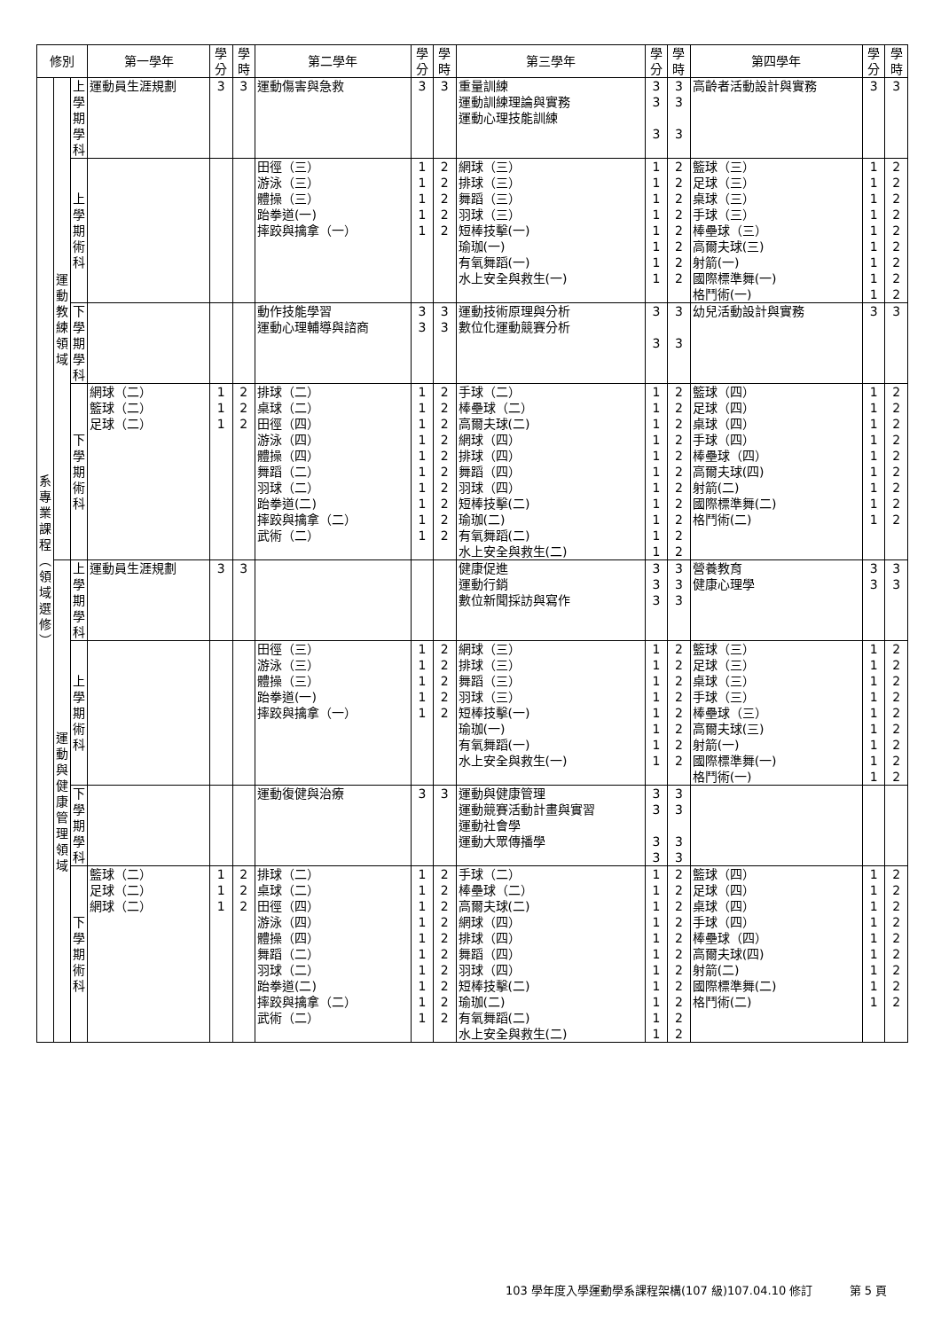| 修別 | | | 第一學年 | 學 分 | 學 時 | 第二學年 | 學 分 | 學 時 | 第三學年 | 學 分 | 學 時 | 第四學年 | 學 分 | 學 時 |
| --- | --- | --- | --- | --- | --- | --- | --- | --- | --- | --- | --- | --- | --- | --- |
| 系 專 業 課 程 ︵ 領 域 選 修 ︶ | 運 動 教 練 領 域 | 上 學 期 學 科 | 運動員生涯規劃 | 3 | 3 | 運動傷害與急救 | 3 | 3 | 重量訓練 運動訓練理論與實務 運動心理技能訓練 | 3 3 3 | 3 3 3 | 高齡者活動設計與實務 | 3 | 3 |
| | | 上 學 期 術 科 | | | | 田徑（三） 游泳（三） 體操（三） 跆拳道(一) 摔跤與擒拿（一） | 1 1 1 1 1 | 2 2 2 2 2 | 網球（三） 排球（三） 舞蹈（三） 羽球（三） 短棒技擊(一) 瑜珈(一) 有氧舞蹈(一) 水上安全與救生(一) | 1 1 1 1 1 1 1 1 | 2 2 2 2 2 2 2 2 | 籃球（三） 足球（三） 桌球（三） 手球（三） 棒壘球（三） 高爾夫球(三) 射箭(一) 國際標準舞(一) 格鬥術(一) | 1 1 1 1 1 1 1 1 1 | 2 2 2 2 2 2 2 2 2 |
| | | 下 學 期 學 科 | | | | 動作技能學習 運動心理輔導與諮商 | 3 3 | 3 3 | 運動技術原理與分析 數位化運動競賽分析 | 3 3 | 3 3 | 幼兒活動設計與實務 | 3 | 3 |
| | | 下 學 期 術 科 | 網球（二） 籃球（二） 足球（二） | 1 1 1 | 2 2 2 | 排球（二） 桌球（二） 田徑（四） 游泳（四） 體操（四） 舞蹈（二） 羽球（二） 跆拳道(二) 摔跤與擒拿（二） 武術（二） | 1 1 1 1 1 1 1 1 1 1 | 2 2 2 2 2 2 2 2 2 2 | 手球（二） 棒壘球（二） 高爾夫球(二) 網球（四） 排球（四） 舞蹈（四） 羽球（四） 短棒技擊(二) 瑜珈(二) 有氧舞蹈(二) 水上安全與救生(二) | 1 1 1 1 1 1 1 1 1 1 1 | 2 2 2 2 2 2 2 2 2 2 2 | 籃球（四） 足球（四） 桌球（四） 手球（四） 棒壘球（四） 高爾夫球(四) 射箭(二) 國際標準舞(二) 格鬥術(二) | 1 1 1 1 1 1 1 1 1 | 2 2 2 2 2 2 2 2 2 |
| | 運 動 與 健 康 管 理 領 域 | 上 學 期 學 科 | 運動員生涯規劃 | 3 | 3 | | | | 健康促進 運動行銷 數位新聞採訪與寫作 | 3 3 3 | 3 3 3 | 營養教育 健康心理學 | 3 3 | 3 3 |
| | | 上 學 期 術 科 | | | | 田徑（三） 游泳（三） 體操（三） 跆拳道(一) 摔跤與擒拿（一） | 1 1 1 1 1 | 2 2 2 2 2 | 網球（三） 排球（三） 舞蹈（三） 羽球（三） 短棒技擊(一) 瑜珈(一) 有氧舞蹈(一) 水上安全與救生(一) | 1 1 1 1 1 1 1 1 | 2 2 2 2 2 2 2 2 | 籃球（三） 足球（三） 桌球（三） 手球（三） 棒壘球（三） 高爾夫球(三) 射箭(一) 國際標準舞(一) 格鬥術(一) | 1 1 1 1 1 1 1 1 1 | 2 2 2 2 2 2 2 2 2 |
| | | 下 學 期 學 科 | | | | 運動復健與治療 | 3 | 3 | 運動與健康管理 運動競賽活動計畫與實習 運動社會學 運動大眾傳播學 | 3 3 3 3 | 3 3 3 3 | | | |
| | | 下 學 期 術 科 | 籃球（二） 足球（二） 網球（二） | 1 1 1 | 2 2 2 | 排球（二） 桌球（二） 田徑（四） 游泳（四） 體操（四） 舞蹈（二） 羽球（二） 跆拳道(二) 摔跤與擒拿（二） 武術（二） | 1 1 1 1 1 1 1 1 1 1 | 2 2 2 2 2 2 2 2 2 2 | 手球（二） 棒壘球（二） 高爾夫球(二) 網球（四） 排球（四） 舞蹈（四） 羽球（四） 短棒技擊(二) 瑜珈(二) 有氧舞蹈(二) 水上安全與救生(二) | 1 1 1 1 1 1 1 1 1 1 1 | 2 2 2 2 2 2 2 2 2 2 2 | 籃球（四） 足球（四） 桌球（四） 手球（四） 棒壘球（四） 高爾夫球(四) 射箭(二) 國際標準舞(二) 格鬥術(二) | 1 1 1 1 1 1 1 1 1 | 2 2 2 2 2 2 2 2 2 |
103 學年度入學運動學系課程架構(107 級)107.04.10 修訂 第 5 頁